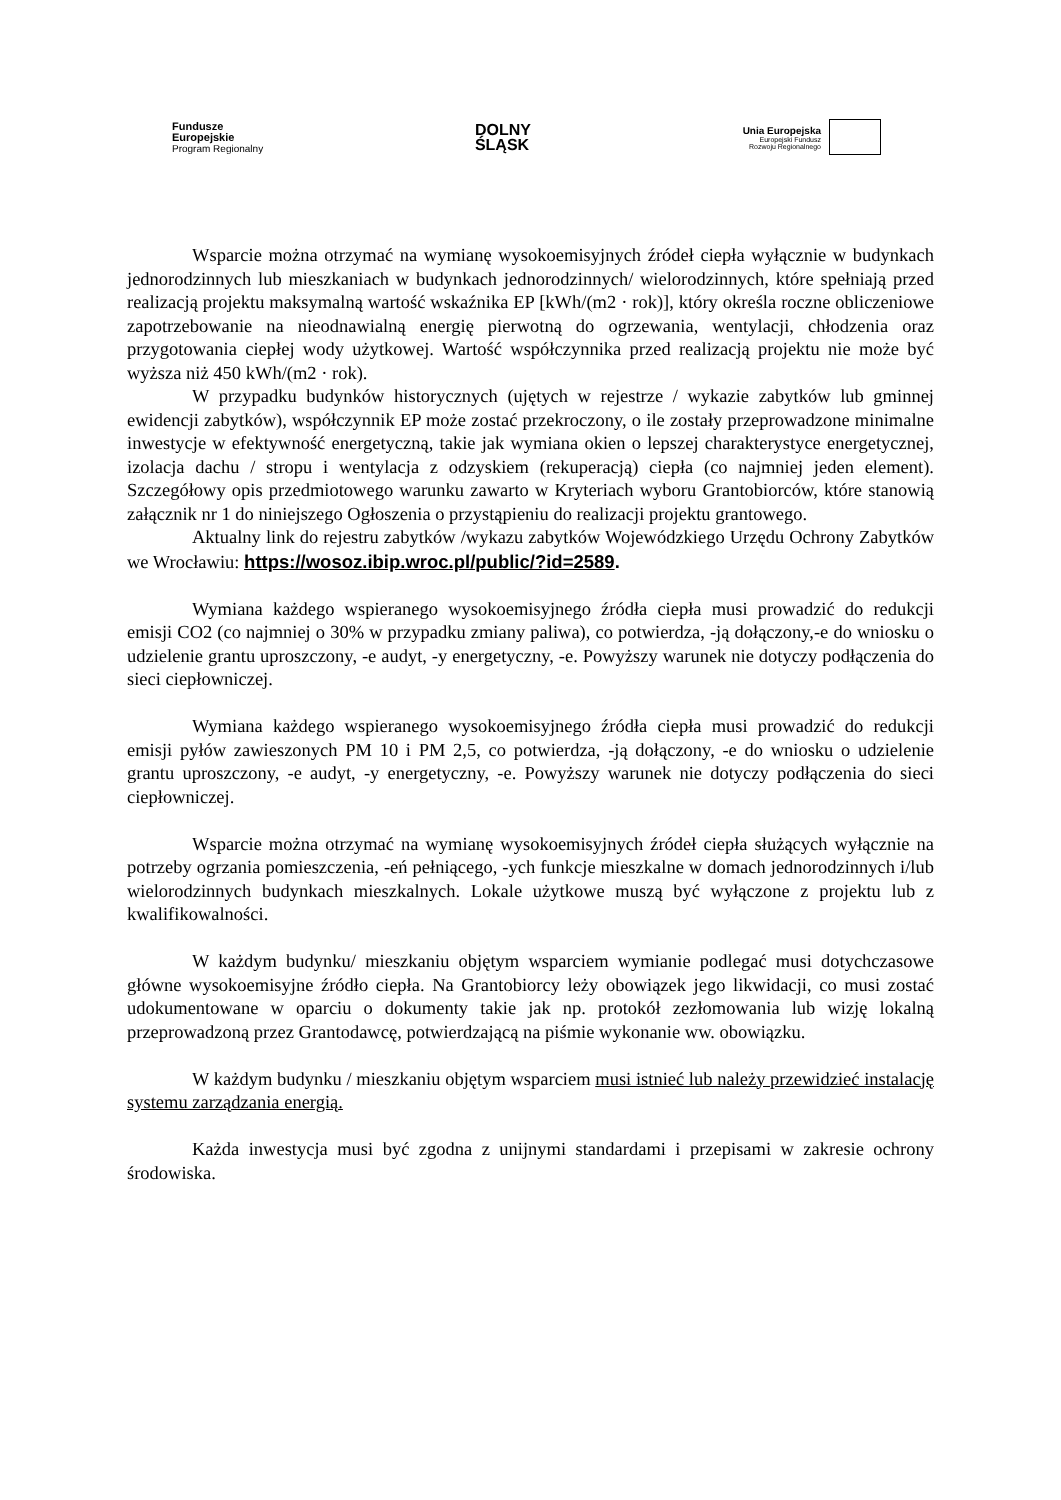Fundusze
Europejskie
Program Regionalny
DOLNY
ŚLĄSK
Unia Europejska
Europejski Fundusz
Rozwoju Regionalnego
Wsparcie można otrzymać na wymianę wysokoemisyjnych źródeł ciepła wyłącznie w budynkach jednorodzinnych lub mieszkaniach w budynkach jednorodzinnych/ wielorodzinnych, które spełniają przed realizacją projektu maksymalną wartość wskaźnika EP [kWh/(m2 · rok)], który określa roczne obliczeniowe zapotrzebowanie na nieodnawialną energię pierwotną do ogrzewania, wentylacji, chłodzenia oraz przygotowania ciepłej wody użytkowej. Wartość współczynnika przed realizacją projektu nie może być wyższa niż 450 kWh/(m2 · rok).
W przypadku budynków historycznych (ujętych w rejestrze / wykazie zabytków lub gminnej ewidencji zabytków), współczynnik EP może zostać przekroczony, o ile zostały przeprowadzone minimalne inwestycje w efektywność energetyczną, takie jak wymiana okien o lepszej charakterystyce energetycznej, izolacja dachu / stropu i wentylacja z odzyskiem (rekuperacją) ciepła (co najmniej jeden element). Szczegółowy opis przedmiotowego warunku zawarto w Kryteriach wyboru Grantobiorców, które stanowią załącznik nr 1 do niniejszego Ogłoszenia o przystąpieniu do realizacji projektu grantowego.
Aktualny link do rejestru zabytków /wykazu zabytków Wojewódzkiego Urzędu Ochrony Zabytków we Wrocławiu: https://wosoz.ibip.wroc.pl/public/?id=2589.
Wymiana każdego wspieranego wysokoemisyjnego źródła ciepła musi prowadzić do redukcji emisji CO2 (co najmniej o 30% w przypadku zmiany paliwa), co potwierdza, -ją dołączony,-e do wniosku o udzielenie grantu uproszczony, -e audyt, -y energetyczny, -e. Powyższy warunek nie dotyczy podłączenia do sieci ciepłowniczej.
Wymiana każdego wspieranego wysokoemisyjnego źródła ciepła musi prowadzić do redukcji emisji pyłów zawieszonych PM 10 i PM 2,5, co potwierdza, -ją dołączony, -e do wniosku o udzielenie grantu uproszczony, -e audyt, -y energetyczny, -e. Powyższy warunek nie dotyczy podłączenia do sieci ciepłowniczej.
Wsparcie można otrzymać na wymianę wysokoemisyjnych źródeł ciepła służących wyłącznie na potrzeby ogrzania pomieszczenia, -eń pełniącego, -ych funkcje mieszkalne w domach jednorodzinnych i/lub wielorodzinnych budynkach mieszkalnych. Lokale użytkowe muszą być wyłączone z projektu lub z kwalifikowalności.
W każdym budynku/ mieszkaniu objętym wsparciem wymianie podlegać musi dotychczasowe główne wysokoemisyjne źródło ciepła. Na Grantobiorcy leży obowiązek jego likwidacji, co musi zostać udokumentowane w oparciu o dokumenty takie jak np. protokół zezłomowania lub wizję lokalną przeprowadzoną przez Grantodawcę, potwierdzającą na piśmie wykonanie ww. obowiązku.
W każdym budynku / mieszkaniu objętym wsparciem musi istnieć lub należy przewidzieć instalację systemu zarządzania energią.
Każda inwestycja musi być zgodna z unijnymi standardami i przepisami w zakresie ochrony środowiska.